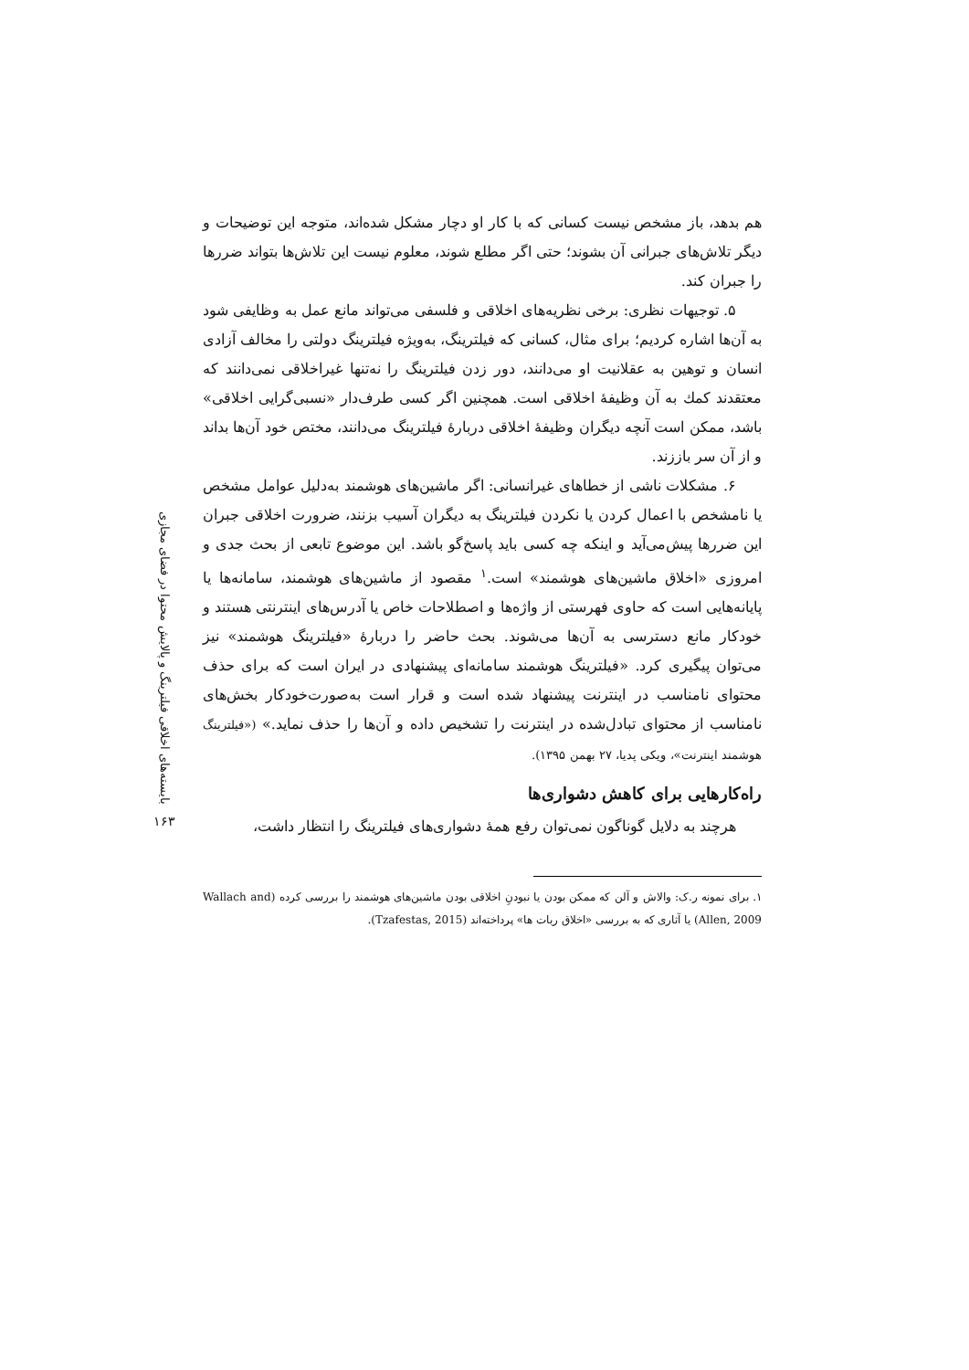بایسته‌های اخلاقی فیلترینگ و پالایش محتوا در فضای مجازی
۱۶۳
هم بدهد، باز مشخص نیست کسانی که با کار او دچار مشکل شده‌اند، متوجه این توضیحات و دیگر تلاش‌های جبرانی آن بشوند؛ حتی اگر مطلع شوند، معلوم نیست این تلاش‌ها بتواند ضررها را جبران کند.
۵. توجیهات نظری: برخی نظریه‌های اخلاقی و فلسفی می‌تواند مانع عمل به وظایفی شود به آن‌ها اشاره کردیم؛ برای مثال، کسانی که فیلترینگ، به‌ویژه فیلترینگ دولتی را مخالف آزادی انسان و توهین به عقلانیت او می‌دانند، دور زدن فیلترینگ را نه‌تنها غیراخلاقی نمی‌دانند که معتقدند کمك به آن وظیفهٔ اخلاقی است. همچنین اگر کسی طرف‌دار «نسبی‌گرایی اخلاقی» باشد، ممکن است آنچه دیگران وظیفهٔ اخلاقی دربارهٔ فیلترینگ می‌دانند، مختص خود آن‌ها بداند و از آن سر باززند.
۶. مشکلات ناشی از خطاهای غیرانسانی: اگر ماشین‌های هوشمند به‌دلیل عوامل مشخص یا نامشخص با اعمال کردن یا نکردن فیلترینگ به دیگران آسیب بزنند، ضرورت اخلاقی جبران این ضررها پیش‌می‌آید و اینکه چه کسی باید پاسخ‌گو باشد. این موضوع تابعی از بحث جدی و امروزی «اخلاق ماشین‌های هوشمند» است.<sup>۱</sup> مقصود از ماشین‌های هوشمند، سامانه‌ها یا پایانه‌هایی است که حاوی فهرستی از واژه‌ها و اصطلاحات خاص یا آدرس‌های اینترنتی هستند و خودکار مانع دسترسی به آن‌ها می‌شوند. بحث حاضر را دربارهٔ «فیلترینگ هوشمند» نیز می‌توان پیگیری کرد. «فیلترینگ هوشمند سامانه‌ای پیشنهادی در ایران است که برای حذف محتوای نامناسب در اینترنت پیشنهاد شده است و قرار است به‌صورت‌خودکار بخش‌های نامناسب از محتوای تبادل‌شده در اینترنت را تشخیص داده و آن‌ها را حذف نماید.» («فیلترینگ هوشمند اینترنت»، ویکی پدیا، ۲۷ بهمن ۱۳۹۵).
راه‌کارهایی برای کاهش دشواری‌ها
هرچند به دلایل گوناگون نمی‌توان رفع همهٔ دشواری‌های فیلترینگ را انتظار داشت،
۱. برای نمونه ر.ک: والاش و آلن که ممکن بودن یا نبودنِ اخلاقی بودن ماشین‌های هوشمند را بررسی کرده (Wallach and Allen, 2009) یا آثاری که به بررسی «اخلاق ربات ها» پرداخته‌اند (Tzafestas, 2015).